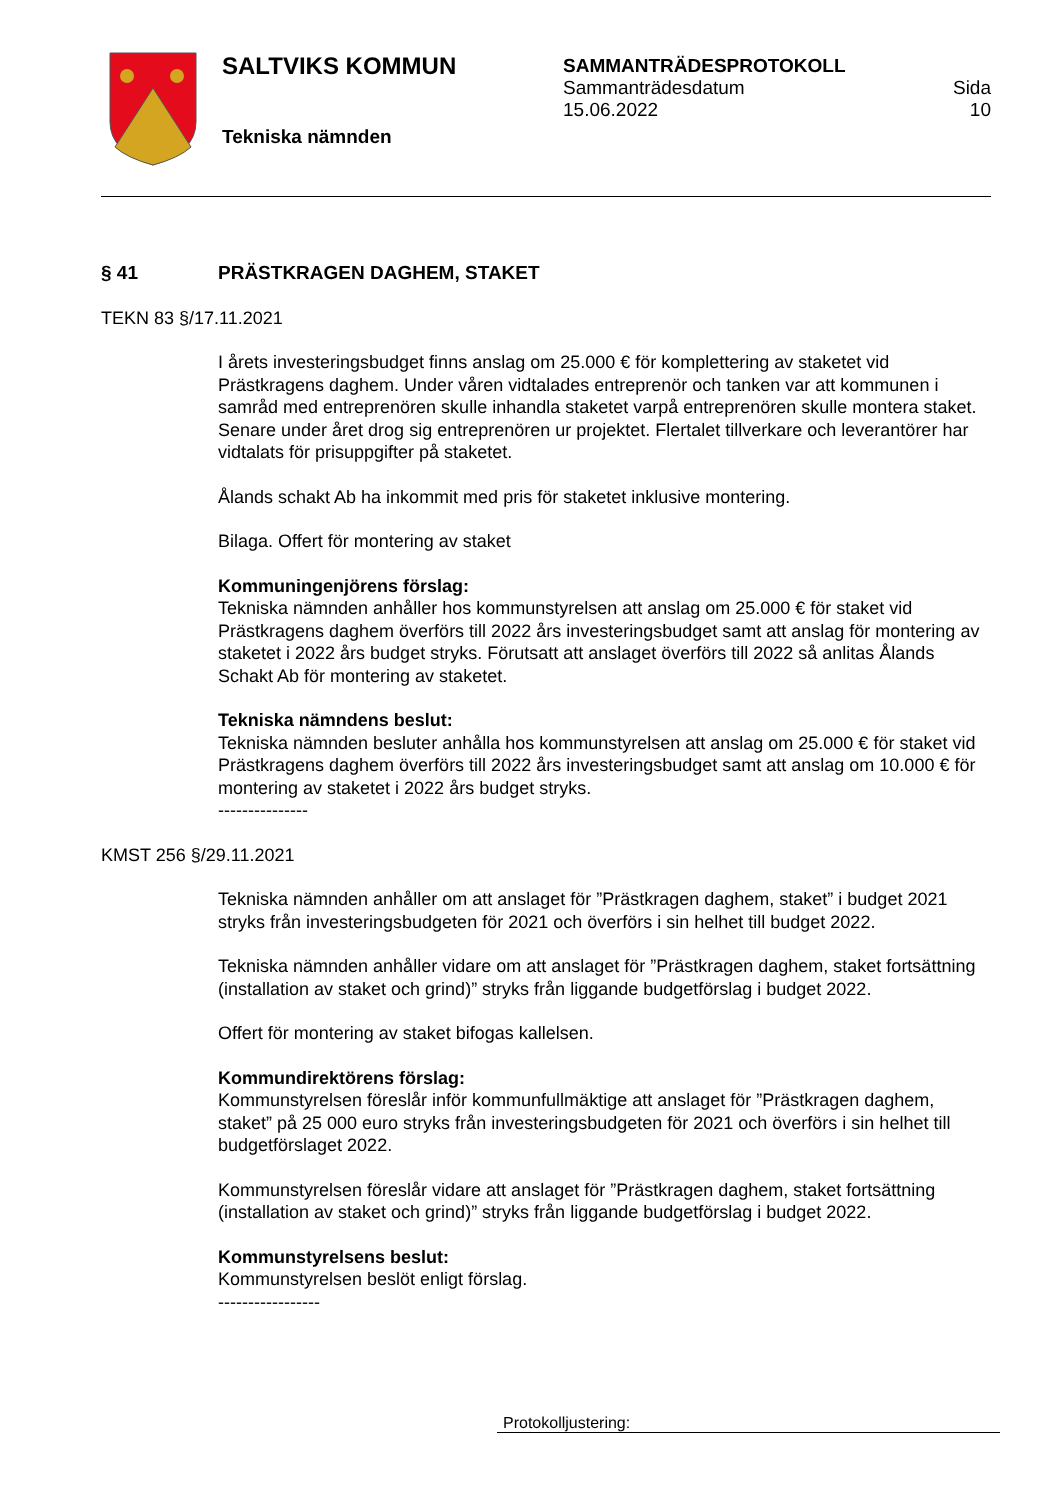SALTVIKS KOMMUN
Tekniska nämnden
SAMMANTRÄDESPROTOKOLL
Sammanträdesdatum
15.06.2022 Sida
10
§ 41 PRÄSTKRAGEN DAGHEM, STAKET
TEKN 83 §/17.11.2021
I årets investeringsbudget finns anslag om 25.000 € för komplettering av staketet vid Prästkragens daghem. Under våren vidtalades entreprenör och tanken var att kommu­nen i samråd med entreprenören skulle inhandla staketet varpå entreprenören skulle montera staket. Senare under året drog sig entreprenören ur projektet. Flertalet tillverka­re och leverantörer har vidtalats för prisuppgifter på staketet.
Ålands schakt Ab ha inkommit med pris för staketet inklusive montering.
Bilaga. Offert för montering av staket
Kommuningenjörens förslag:
Tekniska nämnden anhåller hos kommunstyrelsen att anslag om 25.000 € för staket vid Prästkragens daghem överförs till 2022 års investeringsbudget samt att anslag för mon­tering av staketet i 2022 års budget stryks. Förutsatt att anslaget överförs till 2022 så an­litas Ålands Schakt Ab för montering av staketet.
Tekniska nämndens beslut:
Tekniska nämnden besluter anhålla hos kommunstyrelsen att anslag om 25.000 € för staket vid Prästkragens daghem överförs till 2022 års investeringsbudget samt att an­slag om 10.000 € för montering av staketet i 2022 års budget stryks.
---------------
KMST 256 §/29.11.2021
Tekniska nämnden anhåller om att anslaget för ”Prästkragen daghem, staket” i budget 2021 stryks från investeringsbudgeten för 2021 och överförs i sin helhet till budget 2022.
Tekniska nämnden anhåller vidare om att anslaget för ”Prästkragen daghem, staket fort­sättning (installation av staket och grind)” stryks från liggande budgetförslag i budget 2022.
Offert för montering av staket bifogas kallelsen.
Kommundirektörens förslag:
Kommunstyrelsen föreslår inför kommunfullmäktige att anslaget för ”Prästkragen dag­hem, staket” på 25 000 euro stryks från investeringsbudgeten för 2021 och överförs i sin helhet till budgetförslaget 2022.
Kommunstyrelsen föreslår vidare att anslaget för ”Prästkragen daghem, staket fortsätt­ning (installation av staket och grind)” stryks från liggande budgetförslag i budget 2022.
Kommunstyrelsens beslut:
Kommunstyrelsen beslöt enligt förslag.
-----------------
Protokolljustering: